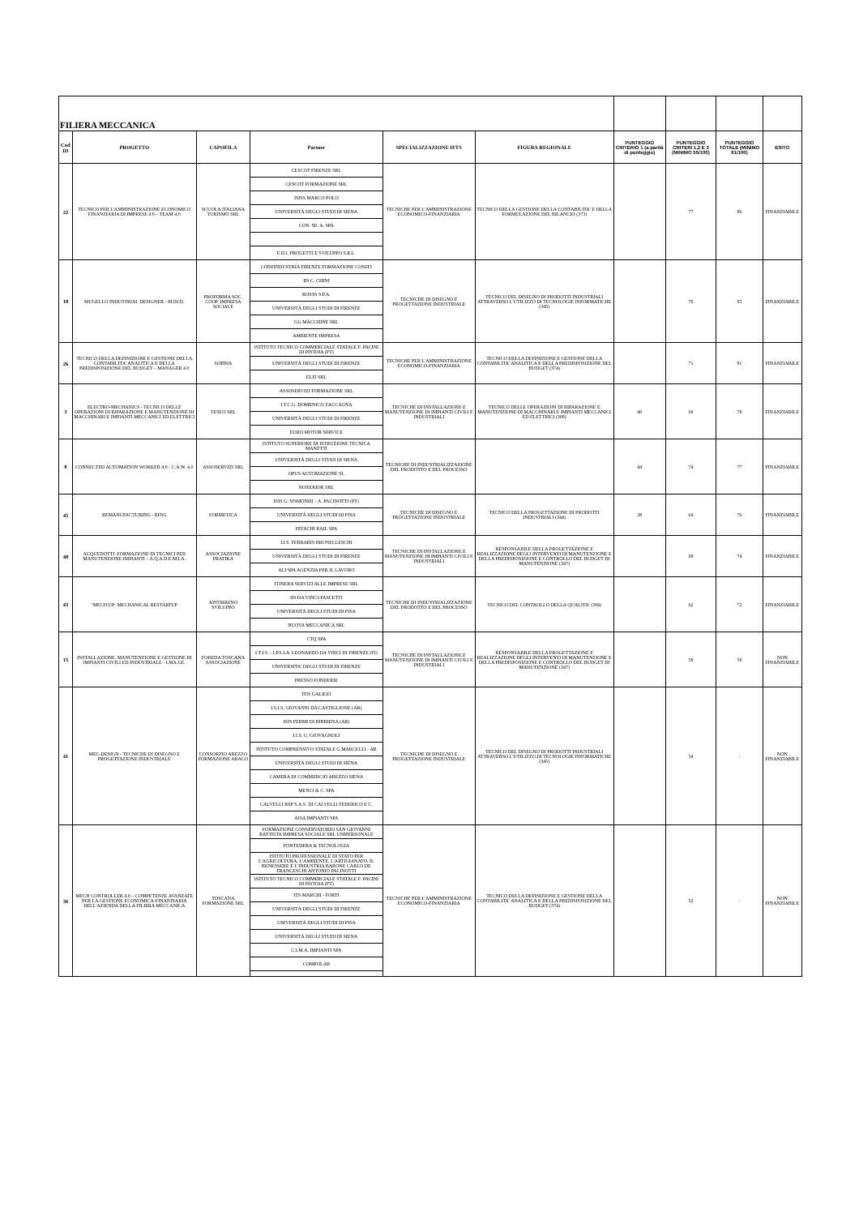| FILIERA MECCANICA | | | | | | | | | |
| Cod ID | PROGETTO | CAPOFILA | Partner | SPECIALIZZAZIONE IFTS | FIGURA REGIONALE | PUNTEGGIO CRITERIO 1 (a parità di punteggio) | PUNTEGGIO CRITERI 1,2 E 3 (MINIMO 55/100) | PUNTEGGIO TOTALE (MINIMO 61/100) | ESITO |
| 22 | TECNICO PER L'AMMINISTRAZIONE ECONOMICO FINANZIARIA DI IMPRESE 4.0 – TEAM 4.0 | SCUOLA ITALIANA TURISMO SRL | CESCOT FIRENZE SRL | TECNICHE PER L'AMMINISTRAZIONE ECONOMICO-FINANZIARIA | TECNICO DELLA GESTIONE DELLA CONTABILITA' E DELLA FORMULAZIONE DEL BILANCIO (373) | | 77 | 86 | FINANZIABILE |
| | | | CESCOT FORMAZIONE SRL | | | | | | |
| | | | ISISS MARCO POLO | | | | | | |
| | | | UNIVERSITÀ DEGLI STUDI DI SIENA | | | | | | |
| | | | CON. SE. A. SPA | | | | | | |
| | | | E.D.I. PROGETTI E SVILUPPO S.R.L. | | | | | | |
| 18 | MUGELLO INDUSTRIAL DESIGNER - M.IN.D. | PROFORMA SOC. COOP. IMPRESA SOCIALE | CONFINDUSTRIA FIRENZE FORMAZIONE COSEFI | TECNICHE DI DISEGNO E PROGETTAZIONE INDUSTRIALE | TECNICO DEL DISEGNO DI PRODOTTI INDUSTRIALI ATTRAVERSO L'UTILIZZO DI TECNOLOGIE INFORMATICHE (345) | | 76 | 83 | FINANZIABILE |
| | | | IIS C. CHINI | | | | | | |
| | | | ROSSS S.P.A. | | | | | | |
| | | | UNIVERSITÀ DEGLI STUDI DI FIRENZE | | | | | | |
| | | | GG MACCHINE SRL | | | | | | |
| | | | AMBIENTE IMPRESA | | | | | | |
| 26 | TECNICO DELLA DEFINIZIONE E GESTIONE DELLA CONTABILITA' ANALITICA E DELLA PREDISPOSIZIONE DEL BUDGET – MANAGER 4.0 | SOPHIA | ISTITUTO TECNICO COMMERCIALE STATALE F. PACINI DI PISTOIA (PT) | TECNICHE PER L'AMMINISTRAZIONE ECONOMICO-FINANZIARIA | TECNICO DELLA DEFINIZIONE E GESTIONE DELLA CONTABILITA' ANALITICA E DELLA PREDISPOSIZIONE DEL BUDGET (374) | | 71 | 81 | FINANZIABILE |
| | | | UNIVERSITÀ DEGLI STUDI DI FIRENZE | | | | | | |
| | | | ELFI SRL | | | | | | |
| 3 | ELECTRO-MECHANICS - TECNICO DELLE OPERAZIONI DI RIPARAZIONE E MANUTENZIONE DI MACCHINARI E IMPIANTI MECCANICI ED ELETTRICI | TESEO SRL | ASSOSERVIZI FORMAZIONE SRL | TECNICHE DI INSTALLAZIONE E MANUTENZIONE DI IMPIANTI CIVILI E INDUSTRIALI | TECNICO DELLE OPERAZIONI DI RIPARAZIONE E MANUTENZIONE DI MACCHINARI E IMPIANTI MECCANICI ED ELETTRICI (308) | 40 | 69 | 78 | FINANZIABILE |
| | | | I.T.C.G. DOMENICO ZACCAGNA | | | | | | |
| | | | UNIVERSITÀ DEGLI STUDI DI FIRENZE | | | | | | |
| | | | EURO MOTOR SERVICE | | | | | | |
| 8 | CONNECTED AUTOMATION WORKER 4.0 - C.A.W. 4.0 | ASSOSERVIZI SRL | ISTITUTO SUPERIORE DI ISTRUZIONE TECNICA MANETTI | TECNICHE DI INDUSTRIALIZZAZIONE DEL PRODOTTO E DEL PROCESSO | | 44 | 74 | 77 | FINANZIABILE |
| | | | UNIVERSITÀ DEGLI STUDI DI SIENA | | | | | | |
| | | | OPUS AUTOMAZIONE SL | | | | | | |
| | | | NOXERIOR SRL | | | | | | |
| 45 | REMANUFACTURING - RING | FORMETICA | ISIS G. SISMONDI – A. PACINOTTI (PT) | TECNICHE DI DISEGNO E PROGETTAZIONE INDUSTRIALE | TECNICO DELLA PROGETTAZIONE DI PRODOTTI INDUSTRIALI (344) | 38 | 64 | 76 | FINANZIABILE |
| | | | UNIVERSITÀ DEGLI STUDI DI PISA | | | | | | |
| | | | HITACHI RAIL SPA | | | | | | |
| 48 | ACQUEDOTTI: FORMAZIONE DI TECNICI PER MANUTENZIONE IMPIANTI – A.Q.A.D.E.M.I.A. | ASSOCIAZIONE PRATIKA | I.I.S. FERRARIS BRUNELLESCHI | TECNICHE DI INSTALLAZIONE E MANUTENZIONE DI IMPIANTI CIVILI E INDUSTRIALI | RESPONSABILE DELLA PROGETTAZIONE E REALIZZAZIONE DEGLI INTERVENTI DI MANUTENZIONE E DELLA PREDISPOSIZIONE E CONTROLLO DEL BUDGET DI MANUTENZIONE (347) | | 69 | 74 | FINANZIABILE |
| | | | UNIVERSITÀ DEGLI STUDI DI FIRENZE | | | | | | |
| | | | ALI SPA AGENZIA PER IL LAVORO | | | | | | |
| 43 | "MECH.UP: MECHANICAL RESTARTUP | APITIRRENO SVILUPPO | ITINERA SERVIZI ALLE IMPRESE SRL | TECNICHE DI INDUSTRIALIZZAZIONE DEL PRODOTTO E DEL PROCESSO | TECNICO DEL CONTROLLO DELLA QUALITA' (384) | | 62 | 72 | FINANZIABILE |
| | | | IIS DA VINCI-FASCETTI | | | | | | |
| | | | UNIVERSITÀ DEGLI STUDI DI PISA | | | | | | |
| | | | NUOVA MECCANICA SRL | | | | | | |
| 15 | INSTALLAZIONE, MANUTENZIONE E GESTIONE DI IMPIANTI CIVILI ED INDUSTRIALE - I.MA.GE. | FOREDA TOSCANA ASSOCIAZIONE | CTQ SPA | TECNICHE DI INSTALLAZIONE E MANUTENZIONE DI IMPIANTI CIVILI E INDUSTRIALI | RESPONSABILE DELLA PROGETTAZIONE E REALIZZAZIONE DEGLI INTERVENTI DI MANUTENZIONE E DELLA PREDISPOSIZIONE E CONTROLLO DEL BUDGET DI MANUTENZIONE (347) | | 58 | 58 | NON FINANZIABILE |
| | | | I.T.I.S. - I.P.S.I.A. LEONARDO DA VINCI DI FIRENZE (FI) | | | | | | |
| | | | UNIVERSITA' DEGLI STUDI DI FIRENZE | | | | | | |
| | | | PRESSO FONDERIE | | | | | | |
| 41 | MEC-DESIGN - TECNICHE DI DISEGNO E PROGETTAZIONE INDUSTRIALE | CONSORZIO AREZZO FORMAZIONE ABACO | ITIS GALILEI | TECNICHE DI DISEGNO E PROGETTAZIONE INDUSTRIALE | TECNICO DEL DISEGNO DI PRODOTTI INDUSTRIALI ATTRAVERSO L'UTILIZZO DI TECNOLOGIE INFORMATICHE (345) | | 54 | - | NON FINANZIABILE |
| | | | I.S.I.S. GIOVANNI DA CASTIGLIONE (AR) | | | | | | |
| | | | ISIS FERMI DI BIBBIENA (AR) | | | | | | |
| | | | I.I.S. G. GIOVAGNOLI | | | | | | |
| | | | ISTITUTO COMPRENSIVO STATALE G.MARCELLI - AR | | | | | | |
| | | | UNIVERSITÀ DEGLI STUDI DI SIENA | | | | | | |
| | | | CAMERA DI COMMERCIO AREZZO SIENA | | | | | | |
| | | | MENCI & C. SPA | | | | | | |
| | | | CALVELLI RSP S.A.S. DI CALVELLI FEDERICO E C. | | | | | | |
| | | | AISA IMPIANTI SPA | | | | | | |
| 36 | MECH CONTROLLER 4.0 – COMPETENZE AVANZATE PER LA GESTIONE ECONOMICA-FINANZIARIA DELL'AZIENDA DELLA FILIERA MECCANICA | TOSCANA FORMAZIONE SRL | FORMAZIONE CONSERVATORIO SAN GIOVANNI BATTISTA IMPRESA SOCIALE SRL UNIPERSONALE | TECNICHE PER L'AMMINISTRAZIONE ECONOMICO-FINANZIARIA | TECNICO DELLA DEFINIZIONE E GESTIONE DELLA CONTABILITA' ANALITICA E DELLA PREDISPOSIZIONE DEL BUDGET (374) | | 52 | - | NON FINANZIABILE |
| | | | PONTEDERA & TECNOLOGIA | | | | | | |
| | | | ISTITUTO PROFESSIONALE DI STATO PER L'AGRICOLTURA, L'AMBIENTE, L'ARTIGIANATO, IL BENESSERE E L'INDUSTRIA BARONE CARLO DE FRANCESCHI ANTONIO PACINOTTI | | | | | | |
| | | | ISTITUTO TECNICO COMMERCIALE STATALE F. PACINI DI PISTOIA (PT) | | | | | | |
| | | | ITS MARCHI - FORTI | | | | | | |
| | | | UNIVERSITÀ DEGLI STUDI DI FIRENZE | | | | | | |
| | | | UNIVERSITÀ DEGLI STUDI DI PISA | | | | | | |
| | | | UNIVERSITÀ DEGLI STUDI DI SIENA | | | | | | |
| | | | C.I.M.A. IMPIANTI SPA | | | | | | |
| | | | COMPOLAB | | | | | | |